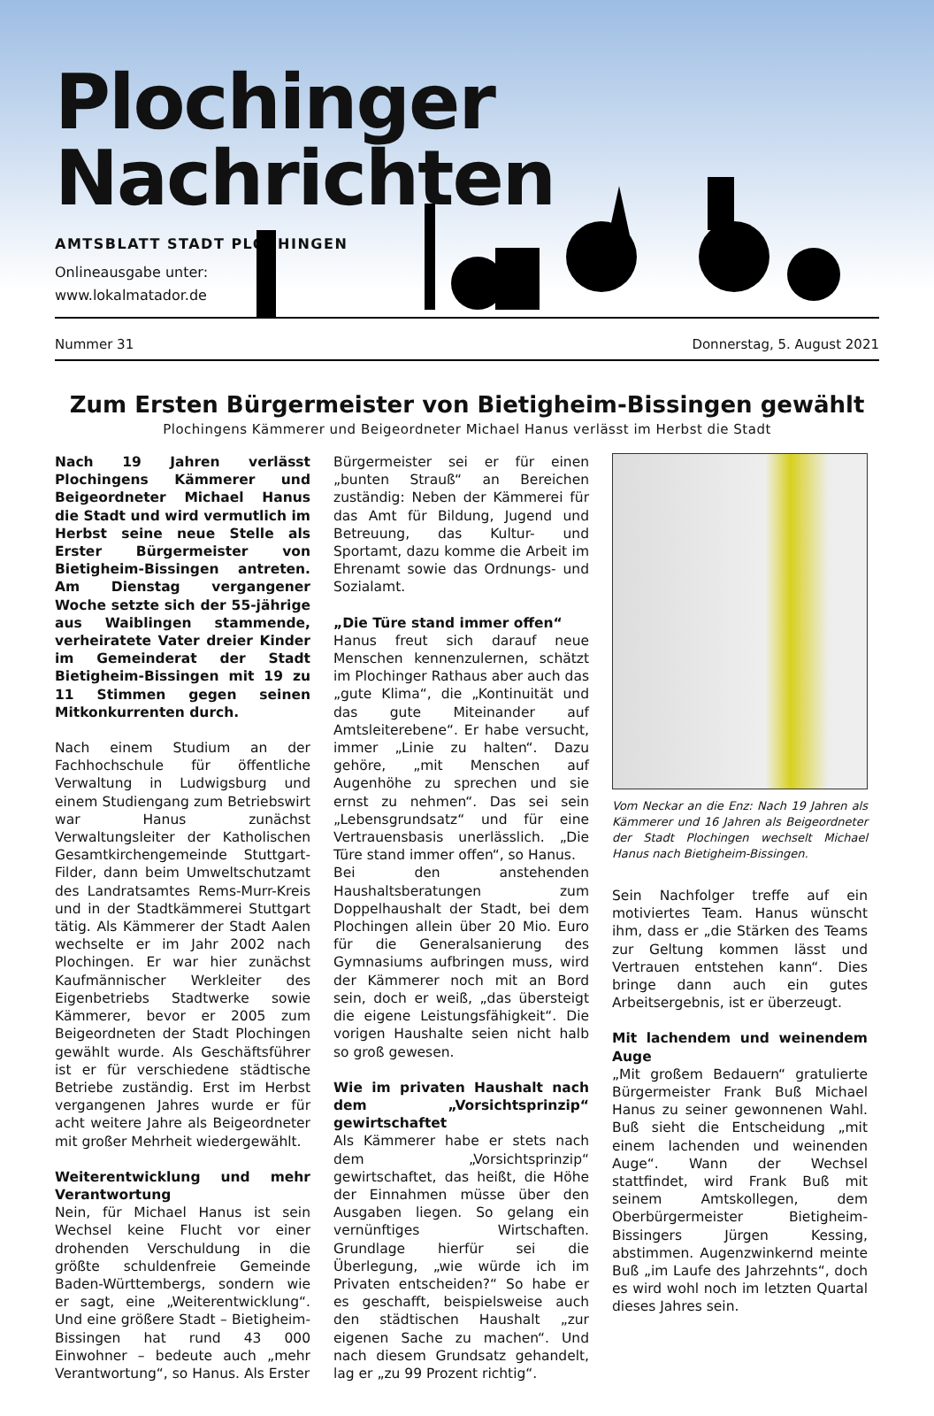Plochinger Nachrichten
AMTSBLATT STADT PLOCHINGEN
Onlineausgabe unter:
www.lokalmatador.de
Nummer 31 Donnerstag, 5. August 2021
Zum Ersten Bürgermeister von Bietigheim-Bissingen gewählt
Plochingens Kämmerer und Beigeordneter Michael Hanus verlässt im Herbst die Stadt
Nach 19 Jahren verlässt Plochingens Kämmerer und Beigeordneter Michael Hanus die Stadt und wird vermutlich im Herbst seine neue Stelle als Erster Bürgermeister von Bietigheim-Bissingen antreten. Am Dienstag vergangener Woche setzte sich der 55-jährige aus Waiblingen stammende, verheiratete Vater dreier Kinder im Gemeinderat der Stadt Bietigheim-Bissingen mit 19 zu 11 Stimmen gegen seinen Mitkonkurrenten durch.
Nach einem Studium an der Fachhochschule für öffentliche Verwaltung in Ludwigsburg und einem Studiengang zum Betriebswirt war Hanus zunächst Verwaltungsleiter der Katholischen Gesamtkirchengemeinde Stuttgart-Filder, dann beim Umweltschutzamt des Landratsamtes Rems-Murr-Kreis und in der Stadtkämmerei Stuttgart tätig. Als Kämmerer der Stadt Aalen wechselte er im Jahr 2002 nach Plochingen. Er war hier zunächst Kaufmännischer Werkleiter des Eigenbetriebs Stadtwerke sowie Kämmerer, bevor er 2005 zum Beigeordneten der Stadt Plochingen gewählt wurde. Als Geschäftsführer ist er für verschiedene städtische Betriebe zuständig. Erst im Herbst vergangenen Jahres wurde er für acht weitere Jahre als Beigeordneter mit großer Mehrheit wiedergewählt.
Weiterentwicklung und mehr Verantwortung
Nein, für Michael Hanus ist sein Wechsel keine Flucht vor einer drohenden Verschuldung in die größte schuldenfreie Gemeinde Baden-Württembergs, sondern wie er sagt, eine „Weiterentwicklung“. Und eine größere Stadt – Bietigheim-Bissingen hat rund 43 000 Einwohner – bedeute auch „mehr Verantwortung“, so Hanus. Als Erster
Bürgermeister sei er für einen „bunten Strauß“ an Bereichen zuständig: Neben der Kämmerei für das Amt für Bildung, Jugend und Betreuung, das Kultur- und Sportamt, dazu komme die Arbeit im Ehrenamt sowie das Ordnungs- und Sozialamt.
„Die Türe stand immer offen“
Hanus freut sich darauf neue Menschen kennenzulernen, schätzt im Plochinger Rathaus aber auch das „gute Klima“, die „Kontinuität und das gute Miteinander auf Amtsleiterebene“. Er habe versucht, immer „Linie zu halten“. Dazu gehöre, „mit Menschen auf Augenhöhe zu sprechen und sie ernst zu nehmen“. Das sei sein „Lebensgrundsatz“ und für eine Vertrauensbasis unerlässlich. „Die Türe stand immer offen“, so Hanus.
Bei den anstehenden Haushaltsberatungen zum Doppelhaushalt der Stadt, bei dem Plochingen allein über 20 Mio. Euro für die Generalsanierung des Gymnasiums aufbringen muss, wird der Kämmerer noch mit an Bord sein, doch er weiß, „das übersteigt die eigene Leistungsfähigkeit“. Die vorigen Haushalte seien nicht halb so groß gewesen.
Wie im privaten Haushalt nach dem „Vorsichtsprinzip“ gewirtschaftet
Als Kämmerer habe er stets nach dem „Vorsichtsprinzip“ gewirtschaftet, das heißt, die Höhe der Einnahmen müsse über den Ausgaben liegen. So gelang ein vernünftiges Wirtschaften. Grundlage hierfür sei die Überlegung, „wie würde ich im Privaten entscheiden?“ So habe er es geschafft, beispielsweise auch den städtischen Haushalt „zur eigenen Sache zu machen“. Und nach diesem Grundsatz gehandelt, lag er „zu 99 Prozent richtig“.
Vom Neckar an die Enz: Nach 19 Jahren als Kämmerer und 16 Jahren als Beigeordneter der Stadt Plochingen wechselt Michael Hanus nach Bietigheim-Bissingen.
Sein Nachfolger treffe auf ein motiviertes Team. Hanus wünscht ihm, dass er „die Stärken des Teams zur Geltung kommen lässt und Vertrauen entstehen kann“. Dies bringe dann auch ein gutes Arbeitsergebnis, ist er überzeugt.
Mit lachendem und weinendem Auge
„Mit großem Bedauern“ gratulierte Bürgermeister Frank Buß Michael Hanus zu seiner gewonnenen Wahl. Buß sieht die Entscheidung „mit einem lachenden und weinenden Auge“. Wann der Wechsel stattfindet, wird Frank Buß mit seinem Amtskollegen, dem Oberbürgermeister Bietigheim-Bissingers Jürgen Kessing, abstimmen. Augenzwinkernd meinte Buß „im Laufe des Jahrzehnts“, doch es wird wohl noch im letzten Quartal dieses Jahres sein.